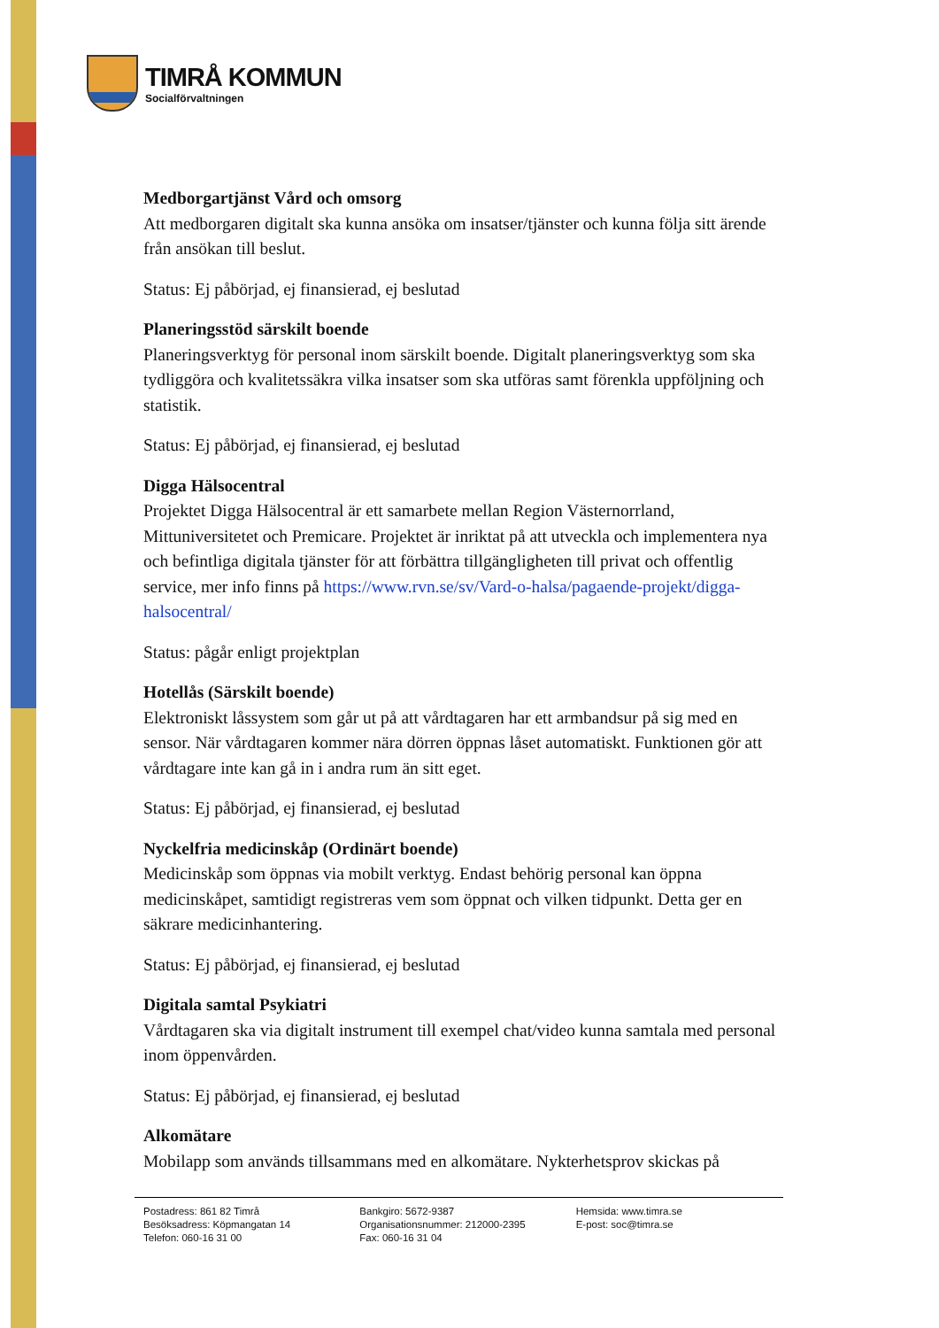TIMRÅ KOMMUN
Socialförvaltningen
Medborgartjänst Vård och omsorg
Att medborgaren digitalt ska kunna ansöka om insatser/tjänster och kunna följa sitt ärende från ansökan till beslut.
Status: Ej påbörjad, ej finansierad, ej beslutad
Planeringsstöd särskilt boende
Planeringsverktyg för personal inom särskilt boende. Digitalt planeringsverktyg som ska tydliggöra och kvalitetssäkra vilka insatser som ska utföras samt förenkla uppföljning och statistik.
Status: Ej påbörjad, ej finansierad, ej beslutad
Digga Hälsocentral
Projektet Digga Hälsocentral är ett samarbete mellan Region Västernorrland, Mittuniversitetet och Premicare. Projektet är inriktat på att utveckla och implementera nya och befintliga digitala tjänster för att förbättra tillgängligheten till privat och offentlig service, mer info finns på https://www.rvn.se/sv/Vard-o-halsa/pagaende-projekt/digga-halsocentral/
Status: pågår enligt projektplan
Hotellås (Särskilt boende)
Elektroniskt låssystem som går ut på att vårdtagaren har ett armbandsur på sig med en sensor. När vårdtagaren kommer nära dörren öppnas låset automatiskt. Funktionen gör att vårdtagare inte kan gå in i andra rum än sitt eget.
Status: Ej påbörjad, ej finansierad, ej beslutad
Nyckelfria medicinskåp (Ordinärt boende)
Medicinskåp som öppnas via mobilt verktyg. Endast behörig personal kan öppna medicinskåpet, samtidigt registreras vem som öppnat och vilken tidpunkt. Detta ger en säkrare medicinhantering.
Status: Ej påbörjad, ej finansierad, ej beslutad
Digitala samtal Psykiatri
Vårdtagaren ska via digitalt instrument till exempel chat/video kunna samtala med personal inom öppenvården.
Status: Ej påbörjad, ej finansierad, ej beslutad
Alkomätare
Mobilapp som används tillsammans med en alkomätare. Nykterhetsprov skickas på
Postadress: 861 82 Timrå
Besöksadress: Köpmangatan 14
Telefon: 060-16 31 00
Bankgiro: 5672-9387
Organisationsnummer: 212000-2395
Fax: 060-16 31 04
Hemsida: www.timra.se
E-post: soc@timra.se